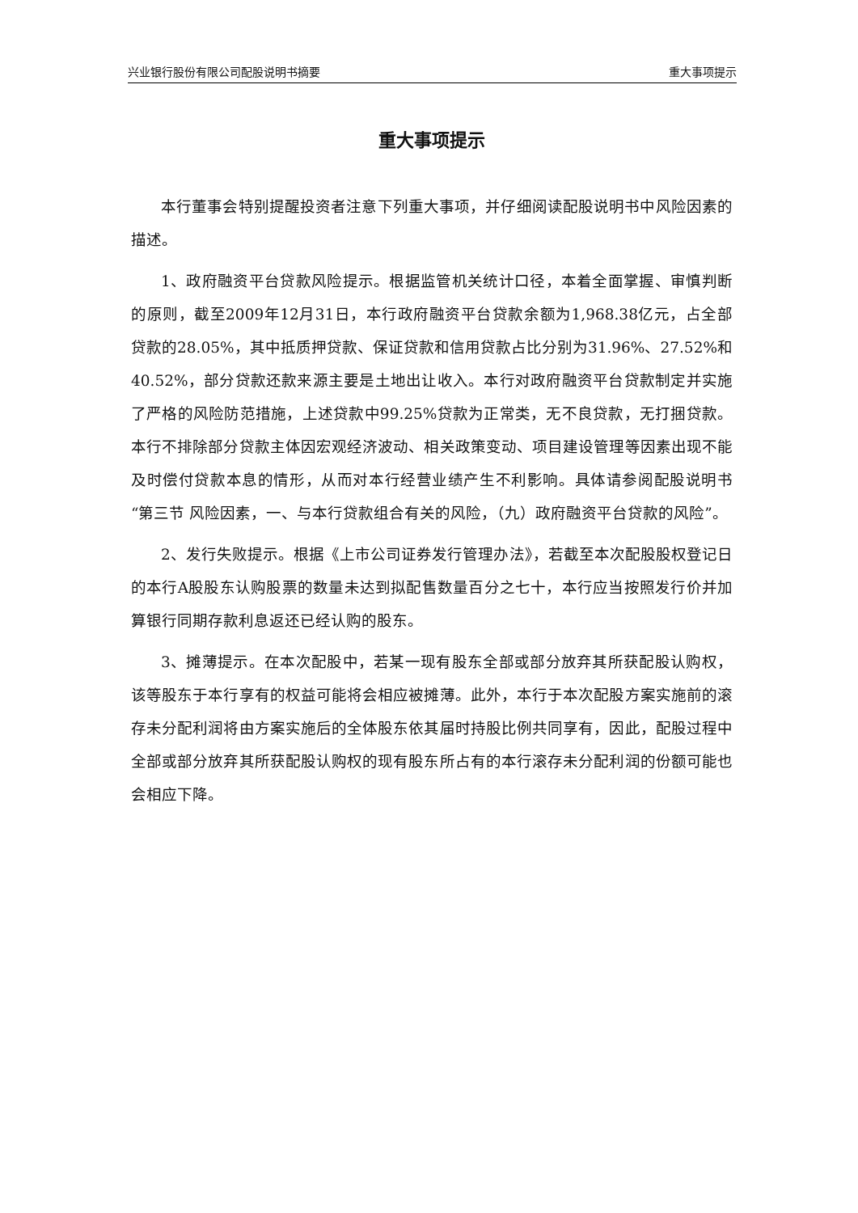兴业银行股份有限公司配股说明书摘要 重大事项提示
重大事项提示
本行董事会特别提醒投资者注意下列重大事项，并仔细阅读配股说明书中风险因素的描述。
1、政府融资平台贷款风险提示。根据监管机关统计口径，本着全面掌握、审慎判断的原则，截至2009年12月31日，本行政府融资平台贷款余额为1,968.38亿元，占全部贷款的28.05%，其中抵质押贷款、保证贷款和信用贷款占比分别为31.96%、27.52%和40.52%，部分贷款还款来源主要是土地出让收入。本行对政府融资平台贷款制定并实施了严格的风险防范措施，上述贷款中99.25%贷款为正常类，无不良贷款，无打捆贷款。本行不排除部分贷款主体因宏观经济波动、相关政策变动、项目建设管理等因素出现不能及时偿付贷款本息的情形，从而对本行经营业绩产生不利影响。具体请参阅配股说明书“第三节 风险因素，一、与本行贷款组合有关的风险，（九）政府融资平台贷款的风险”。
2、发行失败提示。根据《上市公司证券发行管理办法》，若截至本次配股股权登记日的本行A股股东认购股票的数量未达到拟配售数量百分之七十，本行应当按照发行价并加算银行同期存款利息返还已经认购的股东。
3、摊薄提示。在本次配股中，若某一现有股东全部或部分放弃其所获配股认购权，该等股东于本行享有的权益可能将会相应被摊薄。此外，本行于本次配股方案实施前的滚存未分配利润将由方案实施后的全体股东依其届时持股比例共同享有，因此，配股过程中全部或部分放弃其所获配股认购权的现有股东所占有的本行滚存未分配利润的份额可能也会相应下降。